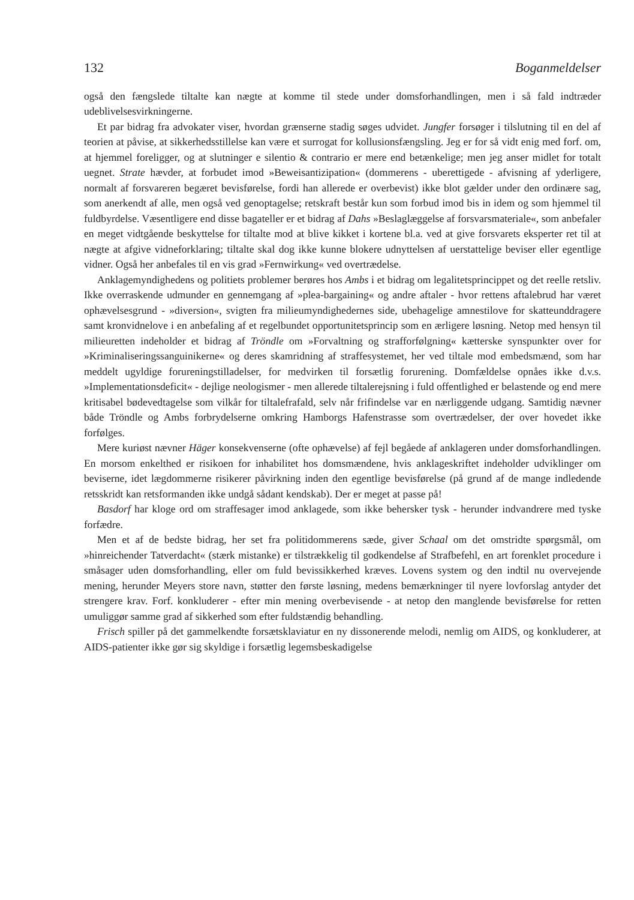132 Boganmeldelser
også den fængslede tiltalte kan nægte at komme til stede under domsforhandlingen, men i så fald indtræder udeblivelsesvirkningerne.
Et par bidrag fra advokater viser, hvordan grænserne stadig søges udvidet. Jungfer forsøger i tilslutning til en del af teorien at påvise, at sikkerhedsstillelse kan være et surrogat for kollusionsfængsling. Jeg er for så vidt enig med forf. om, at hjemmel foreligger, og at slutninger e silentio & contrario er mere end betænkelige; men jeg anser midlet for totalt uegnet. Strate hævder, at forbudet imod »Beweisantizipation« (dommerens - uberettigede - afvisning af yderligere, normalt af forsvareren begæret bevisførelse, fordi han allerede er overbevist) ikke blot gælder under den ordinære sag, som anerkendt af alle, men også ved genoptagelse; retskraft består kun som forbud imod bis in idem og som hjemmel til fuldbyrdelse. Væsentligere end disse bagateller er et bidrag af Dahs »Beslaglæggelse af forsvarsmateriale«, som anbefaler en meget vidtgående beskyttelse for tiltalte mod at blive kikket i kortene bl.a. ved at give forsvarets eksperter ret til at nægte at afgive vidneforklaring; tiltalte skal dog ikke kunne blokere udnyttelsen af uerstattelige beviser eller egentlige vidner. Også her anbefales til en vis grad »Fernwirkung« ved overtrædelse.
Anklagemyndighedens og politiets problemer berøres hos Ambs i et bidrag om legalitetsprincippet og det reelle retsliv. Ikke overraskende udmunder en gennemgang af »plea-bargaining« og andre aftaler - hvor rettens aftalebrud har været ophævelsesgrund - »diversion«, svigten fra milieumyndighedernes side, ubehagelige amnestilove for skatteunddragere samt kronvidnelove i en anbefaling af et regelbundet opportunitetsprincip som en ærligere løsning. Netop med hensyn til milieuretten indeholder et bidrag af Tröndle om »Forvaltning og strafforfølgning« kætterske synspunkter over for »Kriminaliseringssanguinikerne« og deres skamridning af straffesystemet, her ved tiltale mod embedsmænd, som har meddelt ugyldige forureningstilladelser, for medvirken til forsætlig forurening. Domfældelse opnåes ikke d.v.s. »Implementationsdeficit« - dejlige neologismer - men allerede tiltalerejsning i fuld offentlighed er belastende og end mere kritisabel bødevedtagelse som vilkår for tiltalefrafald, selv når frifindelse var en nærliggende udgang. Samtidig nævner både Tröndle og Ambs forbrydelserne omkring Hamborgs Hafenstrasse som overtrædelser, der over hovedet ikke forfølges.
Mere kuriøst nævner Häger konsekvenserne (ofte ophævelse) af fejl begåede af anklageren under domsforhandlingen. En morsom enkelthed er risikoen for inhabilitet hos domsmændene, hvis anklageskriftet indeholder udviklinger om beviserne, idet lægdommerne risikerer påvirkning inden den egentlige bevisførelse (på grund af de mange indledende retsskridt kan retsformanden ikke undgå sådant kendskab). Der er meget at passe på!
Basdorf har kloge ord om straffesager imod anklagede, som ikke behersker tysk - herunder indvandrere med tyske forfædre.
Men et af de bedste bidrag, her set fra politidommerens sæde, giver Schaal om det omstridte spørgsmål, om »hinreichender Tatverdacht« (stærk mistanke) er tilstrækkelig til godkendelse af Strafbefehl, en art forenklet procedure i småsager uden domsforhandling, eller om fuld bevissikkerhed kræves. Lovens system og den indtil nu overvejende mening, herunder Meyers store navn, støtter den første løsning, medens bemærkninger til nyere lovforslag antyder det strengere krav. Forf. konkluderer - efter min mening overbevisende - at netop den manglende bevisførelse for retten umuliggør samme grad af sikkerhed som efter fuldstændig behandling.
Frisch spiller på det gammelkendte forsætsklaviatur en ny dissonerende melodi, nemlig om AIDS, og konkluderer, at AIDS-patienter ikke gør sig skyldige i forsætlig legemsbeskadigelse